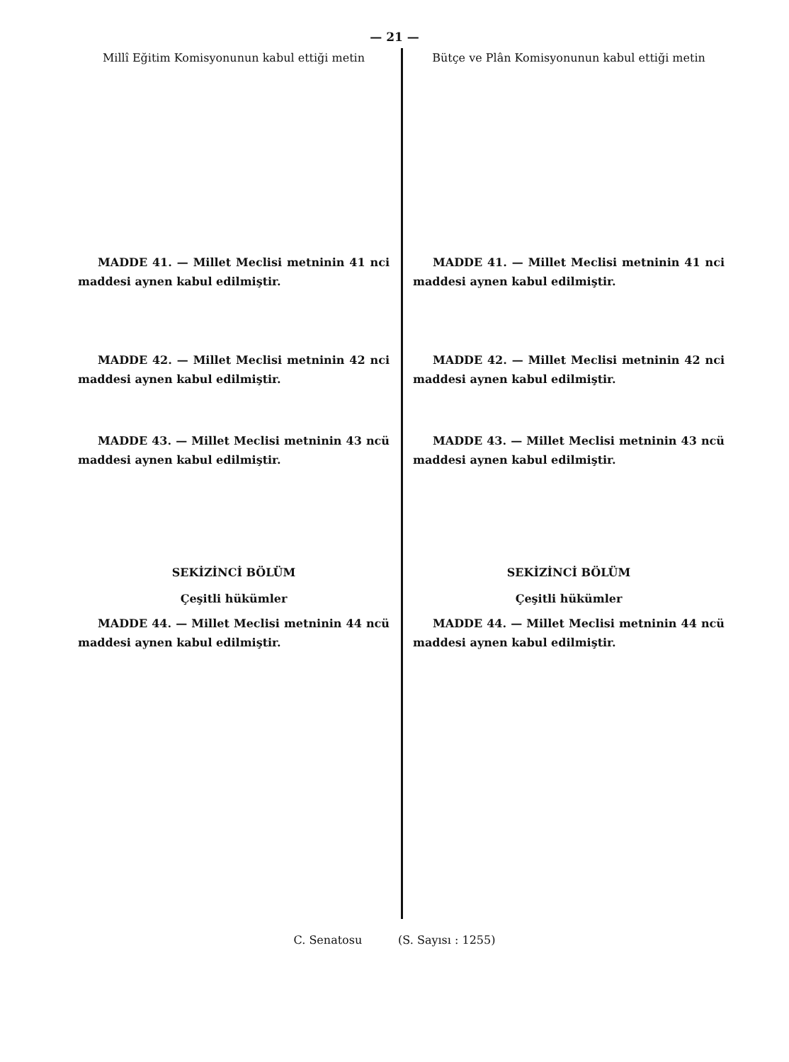— 21 —
Millî Eğitim Komisyonunun kabul ettiği metin
MADDE 41. — Millet Meclisi metninin 41 nci maddesi aynen kabul edilmiştir.
MADDE 42. — Millet Meclisi metninin 42 nci maddesi aynen kabul edilmiştir.
MADDE 43. — Millet Meclisi metninin 43 ncü maddesi aynen kabul edilmiştir.
SEKİZİNCİ BÖLÜM
Çeşitli hükümler
MADDE 44. — Millet Meclisi metninin 44 ncü maddesi aynen kabul edilmiştir.
Bütçe ve Plân Komisyonunun kabul ettiği metin
MADDE 41. — Millet Meclisi metninin 41 nci maddesi aynen kabul edilmiştir.
MADDE 42. — Millet Meclisi metninin 42 nci maddesi aynen kabul edilmiştir.
MADDE 43. — Millet Meclisi metninin 43 ncü maddesi aynen kabul edilmiştir.
SEKİZİNCİ BÖLÜM
Çeşitli hükümler
MADDE 44. — Millet Meclisi metninin 44 ncü maddesi aynen kabul edilmiştir.
C. Senatosu (S. Sayısı : 1255)